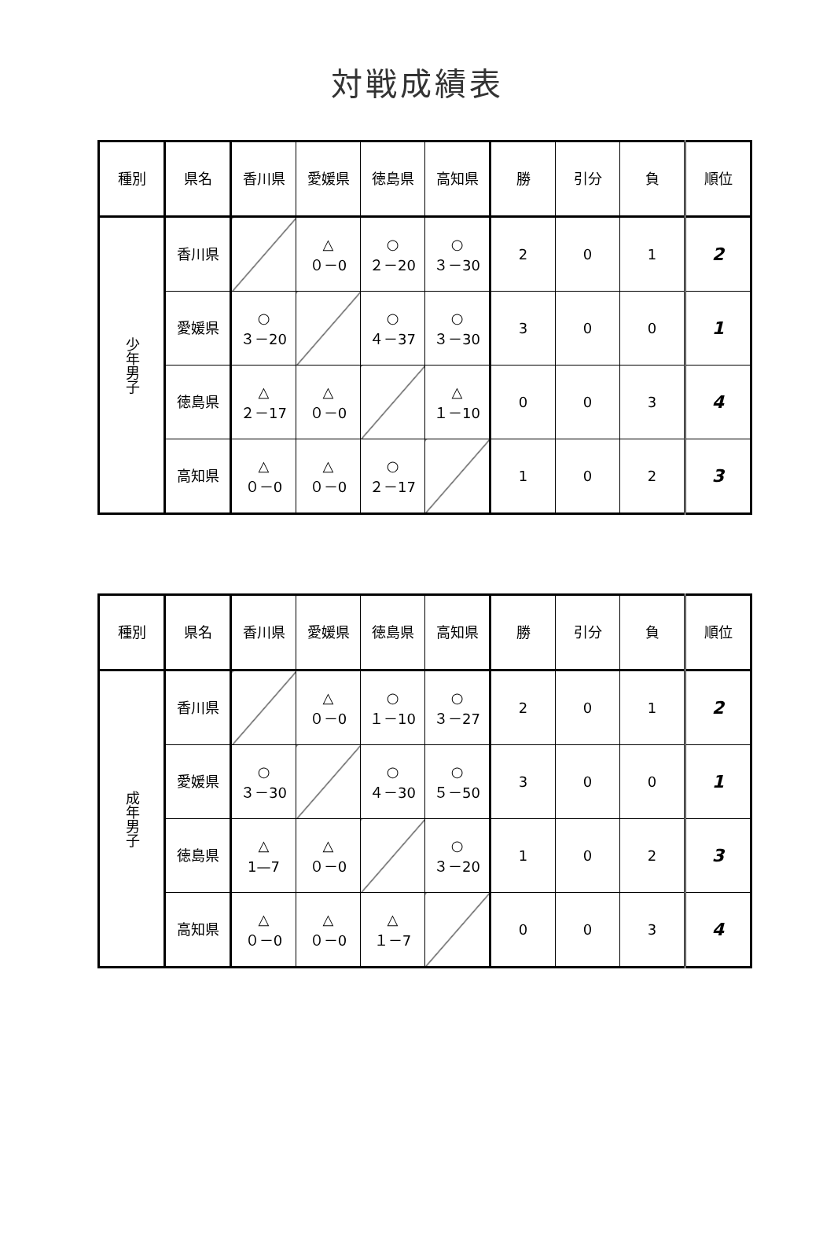対戦成績表
| 種別 | 県名 | 香川県 | 愛媛県 | 徳島県 | 高知県 | 勝 | 引分 | 負 | 順位 |
| --- | --- | --- | --- | --- | --- | --- | --- | --- | --- |
| 少年男子 | 香川県 | | △ ０－0 | ○ ２－20 | ○ ３－30 | 2 | 0 | 1 | 2 |
| | 愛媛県 | ○ ３－20 | | ○ ４－37 | ○ ３－30 | 3 | 0 | 0 | 1 |
| | 徳島県 | △ ２－17 | △ ０－0 | | △ １－10 | 0 | 0 | 3 | 4 |
| | 高知県 | △ ０－0 | △ ０－0 | ○ ２－17 | | 1 | 0 | 2 | 3 |
| 種別 | 県名 | 香川県 | 愛媛県 | 徳島県 | 高知県 | 勝 | 引分 | 負 | 順位 |
| --- | --- | --- | --- | --- | --- | --- | --- | --- | --- |
| 成年男子 | 香川県 | | △ ０－0 | ○ １－10 | ○ ３－27 | 2 | 0 | 1 | 2 |
| | 愛媛県 | ○ ３－30 | | ○ ４－30 | ○ ５－50 | 3 | 0 | 0 | 1 |
| | 徳島県 | △ 1—7 | △ ０－0 | | ○ ３－20 | 1 | 0 | 2 | 3 |
| | 高知県 | △ ０－0 | △ ０－0 | △ １－7 | | 0 | 0 | 3 | 4 |